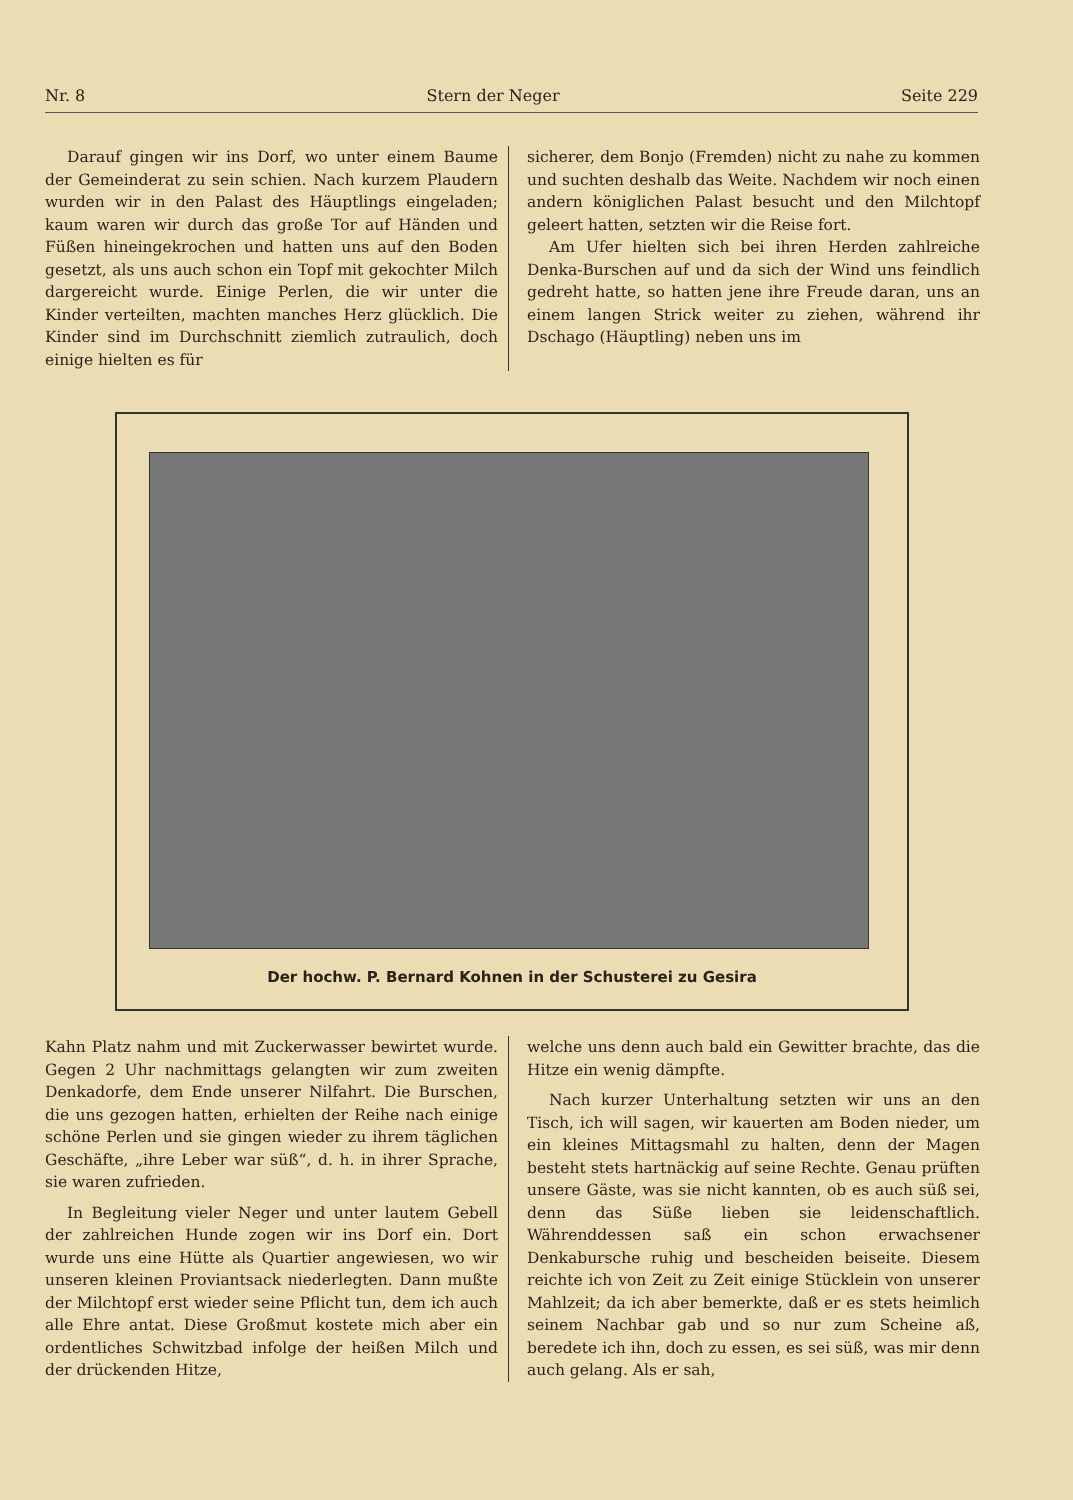Nr. 8 Stern der Neger Seite 229
Darauf gingen wir ins Dorf, wo unter einem Baume der Gemeinderat zu sein schien. Nach kurzem Plaudern wurden wir in den Palast des Häuptlings eingeladen; kaum waren wir durch das große Tor auf Händen und Füßen hineingekrochen und hatten uns auf den Boden gesetzt, als uns auch schon ein Topf mit gekochter Milch dargereicht wurde. Einige Perlen, die wir unter die Kinder verteilten, machten manches Herz glücklich. Die Kinder sind im Durchschnitt ziemlich zutraulich, doch einige hielten es für
sicherer, dem Bonjo (Fremden) nicht zu nahe zu kommen und suchten deshalb das Weite. Nachdem wir noch einen andern königlichen Palast besucht und den Milchtopf geleert hatten, setzten wir die Reise fort.
Am Ufer hielten sich bei ihren Herden zahlreiche Denka-Burschen auf und da sich der Wind uns feindlich gedreht hatte, so hatten jene ihre Freude daran, uns an einem langen Strick weiter zu ziehen, während ihr Dschago (Häuptling) neben uns im
Der hochw. P. Bernard Kohnen in der Schusterei zu Gesira
Kahn Platz nahm und mit Zuckerwasser bewirtet wurde. Gegen 2 Uhr nachmittags gelangten wir zum zweiten Denkadorfe, dem Ende unserer Nilfahrt. Die Burschen, die uns gezogen hatten, erhielten der Reihe nach einige schöne Perlen und sie gingen wieder zu ihrem täglichen Geschäfte, „ihre Leber war süß“, d. h. in ihrer Sprache, sie waren zufrieden.
In Begleitung vieler Neger und unter lautem Gebell der zahlreichen Hunde zogen wir ins Dorf ein. Dort wurde uns eine Hütte als Quartier angewiesen, wo wir unseren kleinen Proviantsack niederlegten. Dann mußte der Milchtopf erst wieder seine Pflicht tun, dem ich auch alle Ehre antat. Diese Großmut kostete mich aber ein ordentliches Schwitzbad infolge der heißen Milch und der drückenden Hitze,
welche uns denn auch bald ein Gewitter brachte, das die Hitze ein wenig dämpfte.
Nach kurzer Unterhaltung setzten wir uns an den Tisch, ich will sagen, wir kauerten am Boden nieder, um ein kleines Mittagsmahl zu halten, denn der Magen besteht stets hartnäckig auf seine Rechte. Genau prüften unsere Gäste, was sie nicht kannten, ob es auch süß sei, denn das Süße lieben sie leidenschaftlich. Währenddessen saß ein schon erwachsener Denkabursche ruhig und bescheiden beiseite. Diesem reichte ich von Zeit zu Zeit einige Stücklein von unserer Mahlzeit; da ich aber bemerkte, daß er es stets heimlich seinem Nachbar gab und so nur zum Scheine aß, beredete ich ihn, doch zu essen, es sei süß, was mir denn auch gelang. Als er sah,